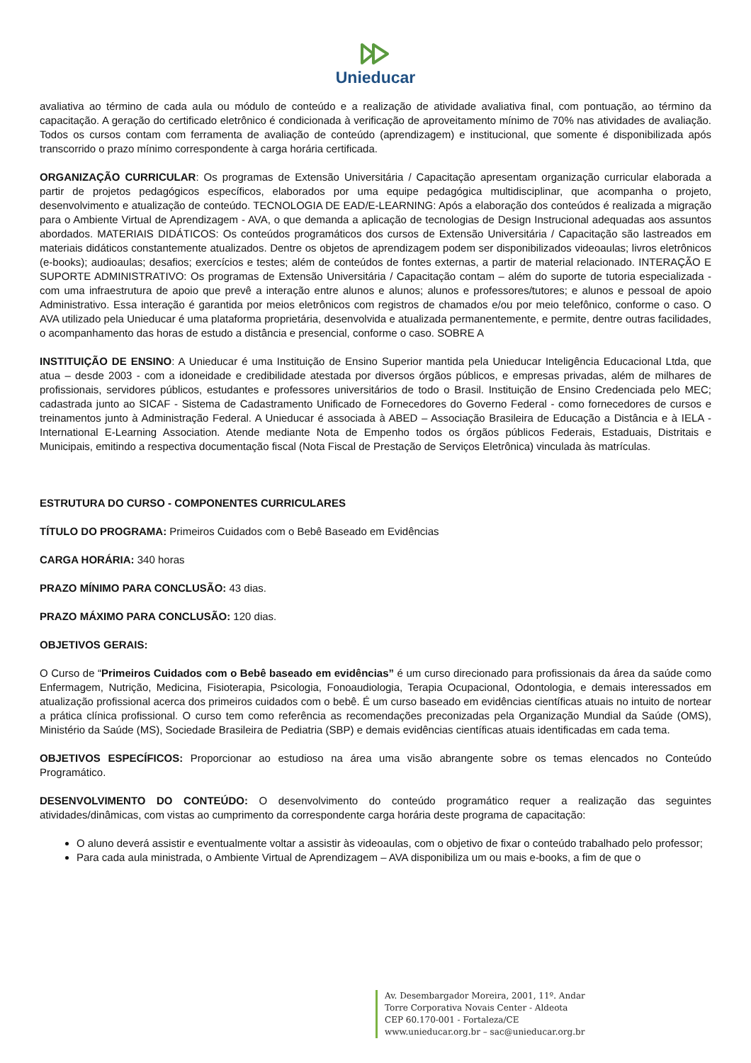Unieducar
avaliativa ao término de cada aula ou módulo de conteúdo e a realização de atividade avaliativa final, com pontuação, ao término da capacitação. A geração do certificado eletrônico é condicionada à verificação de aproveitamento mínimo de 70% nas atividades de avaliação. Todos os cursos contam com ferramenta de avaliação de conteúdo (aprendizagem) e institucional, que somente é disponibilizada após transcorrido o prazo mínimo correspondente à carga horária certificada.
ORGANIZAÇÃO CURRICULAR: Os programas de Extensão Universitária / Capacitação apresentam organização curricular elaborada a partir de projetos pedagógicos específicos, elaborados por uma equipe pedagógica multidisciplinar, que acompanha o projeto, desenvolvimento e atualização de conteúdo. TECNOLOGIA DE EAD/E-LEARNING: Após a elaboração dos conteúdos é realizada a migração para o Ambiente Virtual de Aprendizagem - AVA, o que demanda a aplicação de tecnologias de Design Instrucional adequadas aos assuntos abordados. MATERIAIS DIDÁTICOS: Os conteúdos programáticos dos cursos de Extensão Universitária / Capacitação são lastreados em materiais didáticos constantemente atualizados. Dentre os objetos de aprendizagem podem ser disponibilizados videoaulas; livros eletrônicos (e-books); audioaulas; desafios; exercícios e testes; além de conteúdos de fontes externas, a partir de material relacionado. INTERAÇÃO E SUPORTE ADMINISTRATIVO: Os programas de Extensão Universitária / Capacitação contam – além do suporte de tutoria especializada - com uma infraestrutura de apoio que prevê a interação entre alunos e alunos; alunos e professores/tutores; e alunos e pessoal de apoio Administrativo. Essa interação é garantida por meios eletrônicos com registros de chamados e/ou por meio telefônico, conforme o caso. O AVA utilizado pela Unieducar é uma plataforma proprietária, desenvolvida e atualizada permanentemente, e permite, dentre outras facilidades, o acompanhamento das horas de estudo a distância e presencial, conforme o caso. SOBRE A
INSTITUIÇÃO DE ENSINO: A Unieducar é uma Instituição de Ensino Superior mantida pela Unieducar Inteligência Educacional Ltda, que atua – desde 2003 - com a idoneidade e credibilidade atestada por diversos órgãos públicos, e empresas privadas, além de milhares de profissionais, servidores públicos, estudantes e professores universitários de todo o Brasil. Instituição de Ensino Credenciada pelo MEC; cadastrada junto ao SICAF - Sistema de Cadastramento Unificado de Fornecedores do Governo Federal - como fornecedores de cursos e treinamentos junto à Administração Federal. A Unieducar é associada à ABED – Associação Brasileira de Educação a Distância e à IELA - International E-Learning Association. Atende mediante Nota de Empenho todos os órgãos públicos Federais, Estaduais, Distritais e Municipais, emitindo a respectiva documentação fiscal (Nota Fiscal de Prestação de Serviços Eletrônica) vinculada às matrículas.
ESTRUTURA DO CURSO - COMPONENTES CURRICULARES
TÍTULO DO PROGRAMA: Primeiros Cuidados com o Bebê Baseado em Evidências
CARGA HORÁRIA: 340 horas
PRAZO MÍNIMO PARA CONCLUSÃO: 43 dias.
PRAZO MÁXIMO PARA CONCLUSÃO: 120 dias.
OBJETIVOS GERAIS:
O Curso de “Primeiros Cuidados com o Bebê baseado em evidências” é um curso direcionado para profissionais da área da saúde como Enfermagem, Nutrição, Medicina, Fisioterapia, Psicologia, Fonoaudiologia, Terapia Ocupacional, Odontologia, e demais interessados em atualização profissional acerca dos primeiros cuidados com o bebê. É um curso baseado em evidências científicas atuais no intuito de nortear a prática clínica profissional. O curso tem como referência as recomendações preconizadas pela Organização Mundial da Saúde (OMS), Ministério da Saúde (MS), Sociedade Brasileira de Pediatria (SBP) e demais evidências científicas atuais identificadas em cada tema.
OBJETIVOS ESPECÍFICOS: Proporcionar ao estudioso na área uma visão abrangente sobre os temas elencados no Conteúdo Programático.
DESENVOLVIMENTO DO CONTEÚDO: O desenvolvimento do conteúdo programático requer a realização das seguintes atividades/dinâmicas, com vistas ao cumprimento da correspondente carga horária deste programa de capacitação:
O aluno deverá assistir e eventualmente voltar a assistir às videoaulas, com o objetivo de fixar o conteúdo trabalhado pelo professor;
Para cada aula ministrada, o Ambiente Virtual de Aprendizagem – AVA disponibiliza um ou mais e-books, a fim de que o
Av. Desembargador Moreira, 2001, 11º. Andar
Torre Corporativa Novais Center - Aldeota
CEP 60.170-001 - Fortaleza/CE
www.unieducar.org.br – sac@unieducar.org.br